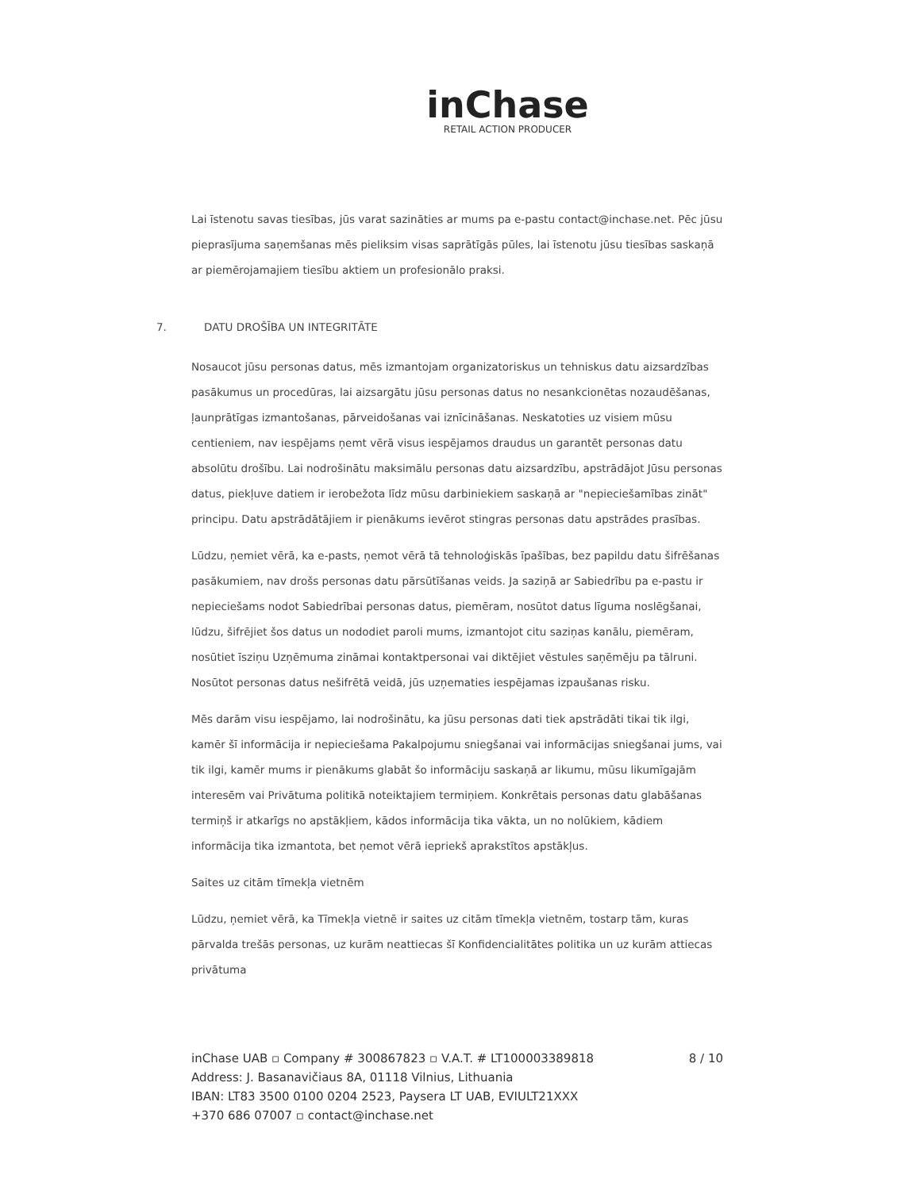inChase
RETAIL ACTION PRODUCER
Lai īstenotu savas tiesības, jūs varat sazināties ar mums pa e-pastu contact@inchase.net. Pēc jūsu pieprasījuma saņemšanas mēs pieliksim visas saprātīgās pūles, lai īstenotu jūsu tiesības saskaņā ar piemērojamajiem tiesību aktiem un profesionālo praksi.
7. DATU DROŠĪBA UN INTEGRITĀTE
Nosaucot jūsu personas datus, mēs izmantojam organizatoriskus un tehniskus datu aizsardzības pasākumus un procedūras, lai aizsargātu jūsu personas datus no nesankcionētas nozaudēšanas, ļaunprātīgas izmantošanas, pārveidošanas vai iznīcināšanas. Neskatoties uz visiem mūsu centieniem, nav iespējams ņemt vērā visus iespējamos draudus un garantēt personas datu absolūtu drošību. Lai nodrošinātu maksimālu personas datu aizsardzību, apstrādājot Jūsu personas datus, piekļuve datiem ir ierobežota līdz mūsu darbiniekiem saskaņā ar "nepieciešamības zināt" principu. Datu apstrādātājiem ir pienākums ievērot stingras personas datu apstrādes prasības.
Lūdzu, ņemiet vērā, ka e-pasts, ņemot vērā tā tehnoloģiskās īpašības, bez papildu datu šifrēšanas pasākumiem, nav drošs personas datu pārsūtīšanas veids. Ja saziņā ar Sabiedrību pa e-pastu ir nepieciešams nodot Sabiedrībai personas datus, piemēram, nosūtot datus līguma noslēgšanai, lūdzu, šifrējiet šos datus un nododiet paroli mums, izmantojot citu saziņas kanālu, piemēram, nosūtiet īsziņu Uzņēmuma zināmai kontaktpersonai vai diktējiet vēstules saņēmēju pa tālruni. Nosūtot personas datus nešifrētā veidā, jūs uzņematies iespējamas izpaušanas risku.
Mēs darām visu iespējamo, lai nodrošinātu, ka jūsu personas dati tiek apstrādāti tikai tik ilgi, kamēr šī informācija ir nepieciešama Pakalpojumu sniegšanai vai informācijas sniegšanai jums, vai tik ilgi, kamēr mums ir pienākums glabāt šo informāciju saskaņā ar likumu, mūsu likumīgajām interesēm vai Privātuma politikā noteiktajiem termiņiem. Konkrētais personas datu glabāšanas termiņš ir atkarīgs no apstākļiem, kādos informācija tika vākta, un no nolūkiem, kādiem informācija tika izmantota, bet ņemot vērā iepriekš aprakstītos apstākļus.
Saites uz citām tīmekļa vietnēm
Lūdzu, ņemiet vērā, ka Tīmekļa vietnē ir saites uz citām tīmekļa vietnēm, tostarp tām, kuras pārvalda trešās personas, uz kurām neattiecas šī Konfidencialitātes politika un uz kurām attiecas privātuma
inChase UAB ▫ Company # 300867823 ▫ V.A.T. # LT100003389818
Address: J. Basanavičiaus 8A, 01118 Vilnius, Lithuania
IBAN: LT83 3500 0100 0204 2523, Paysera LT UAB, EVIULT21XXX
+370 686 07007 ▫ contact@inchase.net
8 / 10